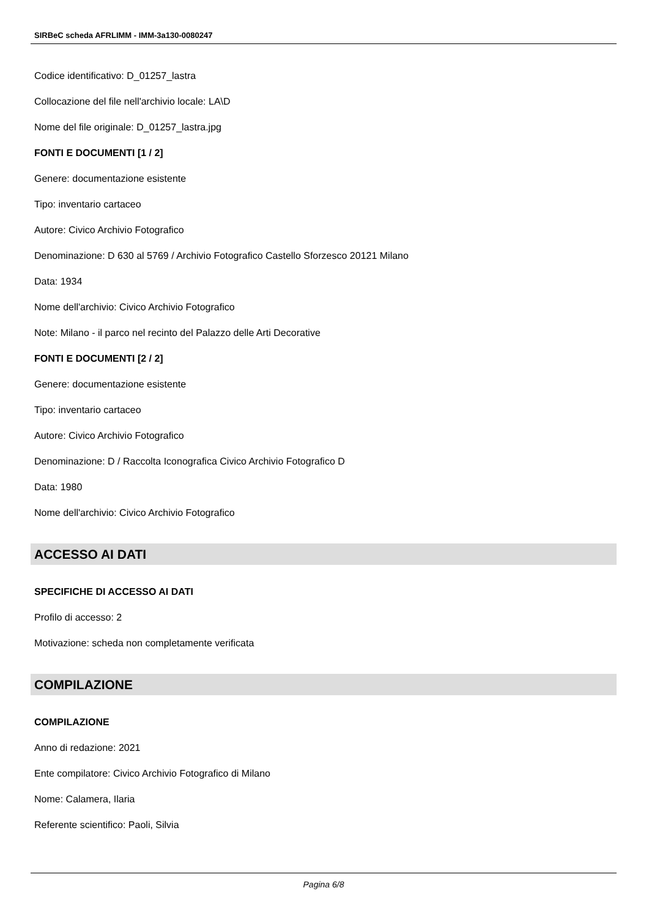SIRBeC scheda AFRLIMM - IMM-3a130-0080247
Codice identificativo: D_01257_lastra
Collocazione del file nell'archivio locale: LA\D
Nome del file originale: D_01257_lastra.jpg
FONTI E DOCUMENTI [1 / 2]
Genere: documentazione esistente
Tipo: inventario cartaceo
Autore: Civico Archivio Fotografico
Denominazione: D 630 al 5769 / Archivio Fotografico Castello Sforzesco 20121 Milano
Data: 1934
Nome dell'archivio: Civico Archivio Fotografico
Note: Milano - il parco nel recinto del Palazzo delle Arti Decorative
FONTI E DOCUMENTI [2 / 2]
Genere: documentazione esistente
Tipo: inventario cartaceo
Autore: Civico Archivio Fotografico
Denominazione: D / Raccolta Iconografica Civico Archivio Fotografico D
Data: 1980
Nome dell'archivio: Civico Archivio Fotografico
ACCESSO AI DATI
SPECIFICHE DI ACCESSO AI DATI
Profilo di accesso: 2
Motivazione: scheda non completamente verificata
COMPILAZIONE
COMPILAZIONE
Anno di redazione: 2021
Ente compilatore: Civico Archivio Fotografico di Milano
Nome: Calamera, Ilaria
Referente scientifico: Paoli, Silvia
Pagina 6/8